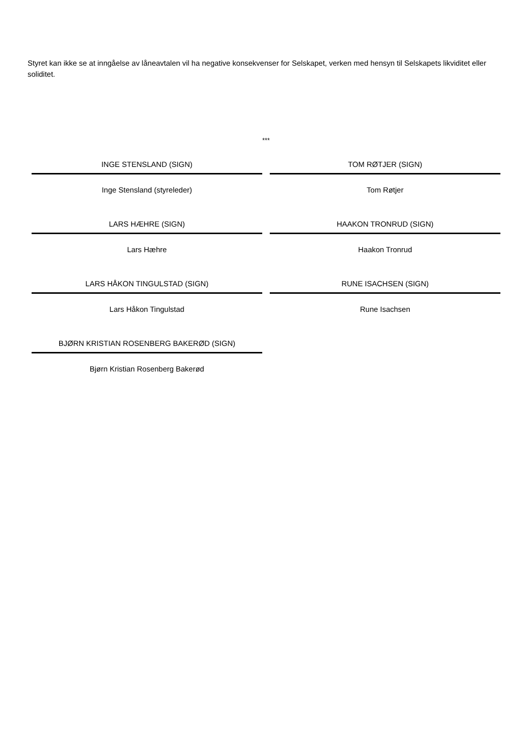Styret kan ikke se at inngåelse av låneavtalen vil ha negative konsekvenser for Selskapet, verken med hensyn til Selskapets likviditet eller soliditet.
***
INGE STENSLAND (SIGN)
Inge Stensland (styreleder)
TOM RØTJER (SIGN)
Tom Røtjer
LARS HÆHRE (SIGN)
Lars Hæhre
HAAKON TRONRUD (SIGN)
Haakon Tronrud
LARS HÅKON TINGULSTAD (SIGN)
Lars Håkon Tingulstad
RUNE ISACHSEN (SIGN)
Rune Isachsen
BJØRN KRISTIAN ROSENBERG BAKERØD (SIGN)
Bjørn Kristian Rosenberg Bakerød